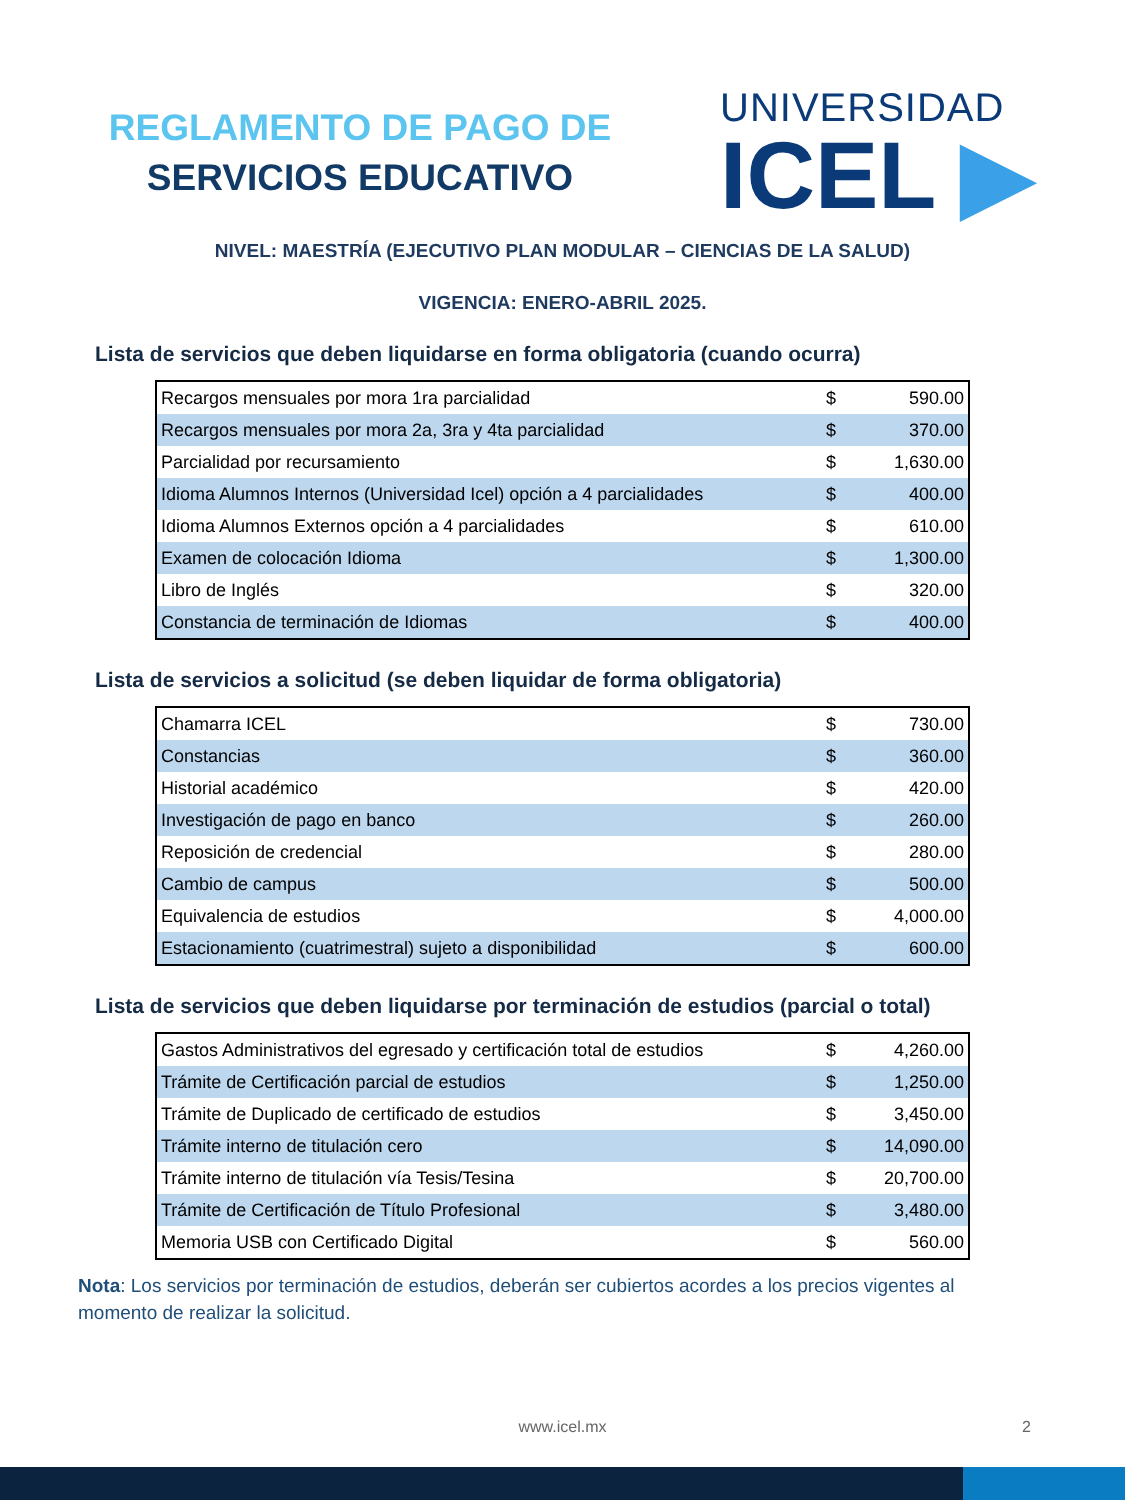REGLAMENTO DE PAGO DE
SERVICIOS EDUCATIVO
UNIVERSIDAD
ICEL ▶
NIVEL: MAESTRÍA (EJECUTIVO PLAN MODULAR – CIENCIAS DE LA SALUD)
VIGENCIA: ENERO-ABRIL 2025.
Lista de servicios que deben liquidarse en forma obligatoria (cuando ocurra)
| Recargos mensuales por mora 1ra parcialidad | $ | 590.00 |
| Recargos mensuales por mora 2a, 3ra y 4ta parcialidad | $ | 370.00 |
| Parcialidad por recursamiento | $ | 1,630.00 |
| Idioma Alumnos Internos (Universidad Icel) opción a 4 parcialidades | $ | 400.00 |
| Idioma Alumnos Externos opción a 4 parcialidades | $ | 610.00 |
| Examen de colocación Idioma | $ | 1,300.00 |
| Libro de Inglés | $ | 320.00 |
| Constancia de terminación de Idiomas | $ | 400.00 |
Lista de servicios a solicitud (se deben liquidar de forma obligatoria)
| Chamarra ICEL | $ | 730.00 |
| Constancias | $ | 360.00 |
| Historial académico | $ | 420.00 |
| Investigación de pago en banco | $ | 260.00 |
| Reposición de credencial | $ | 280.00 |
| Cambio de campus | $ | 500.00 |
| Equivalencia de estudios | $ | 4,000.00 |
| Estacionamiento (cuatrimestral) sujeto a disponibilidad | $ | 600.00 |
Lista de servicios que deben liquidarse por terminación de estudios (parcial o total)
| Gastos Administrativos del egresado y certificación total de estudios | $ | 4,260.00 |
| Trámite de Certificación parcial de estudios | $ | 1,250.00 |
| Trámite de Duplicado de certificado de estudios | $ | 3,450.00 |
| Trámite interno de titulación cero | $ | 14,090.00 |
| Trámite interno de titulación vía Tesis/Tesina | $ | 20,700.00 |
| Trámite de Certificación de Título Profesional | $ | 3,480.00 |
| Memoria USB con Certificado Digital | $ | 560.00 |
Nota: Los servicios por terminación de estudios, deberán ser cubiertos acordes a los precios vigentes al momento de realizar la solicitud.
www.icel.mx 2